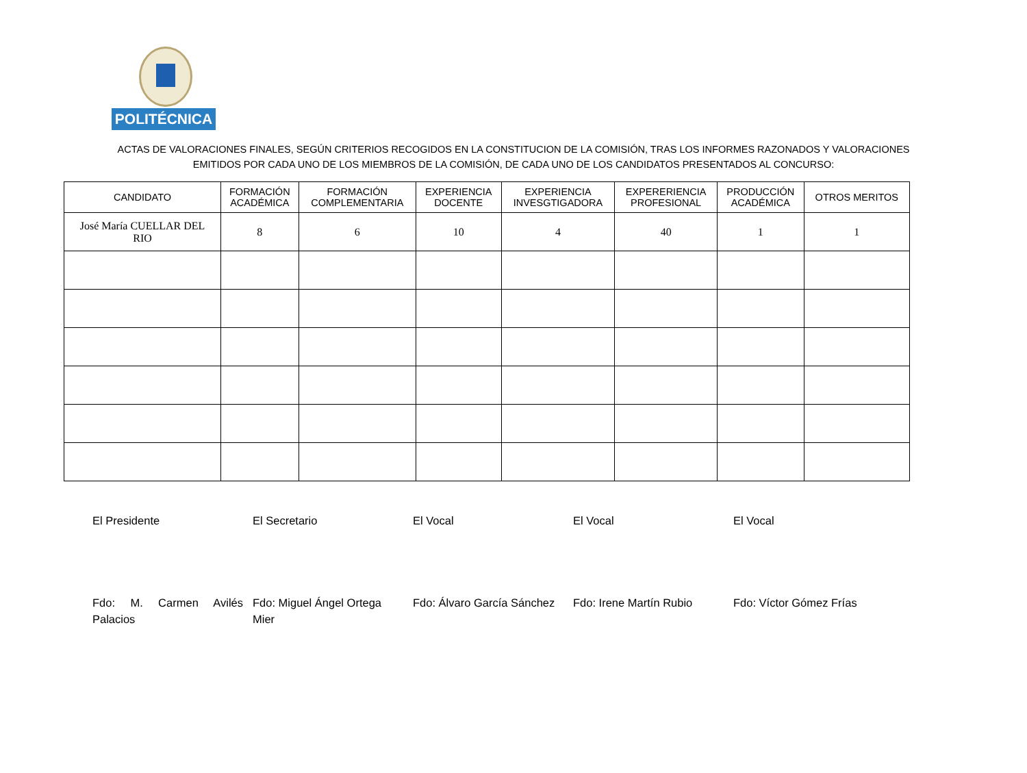POLITÉCNICA
ACTAS DE VALORACIONES FINALES, SEGÚN CRITERIOS RECOGIDOS EN LA CONSTITUCION DE LA COMISIÓN, TRAS LOS INFORMES RAZONADOS Y VALORACIONES
EMITIDOS POR CADA UNO DE LOS MIEMBROS DE LA COMISIÓN, DE CADA UNO DE LOS CANDIDATOS PRESENTADOS AL CONCURSO:
| CANDIDATO | FORMACIÓN ACADÉMICA | FORMACIÓN COMPLEMENTARIA | EXPERIENCIA DOCENTE | EXPERIENCIA INVESGTIGADORA | EXPERERIENCIA PROFESIONAL | PRODUCCIÓN ACADÉMICA | OTROS MERITOS |
| --- | --- | --- | --- | --- | --- | --- | --- |
| José María CUELLAR DEL RIO | 8 | 6 | 10 | 4 | 40 | 1 | 1 |
El Presidente El Secretario El Vocal El Vocal El Vocal
Fdo: M. Carmen Avilés Palacios
Fdo: Miguel Ángel Ortega Mier
Fdo: Álvaro García Sánchez
Fdo: Irene Martín Rubio
Fdo: Víctor Gómez Frías